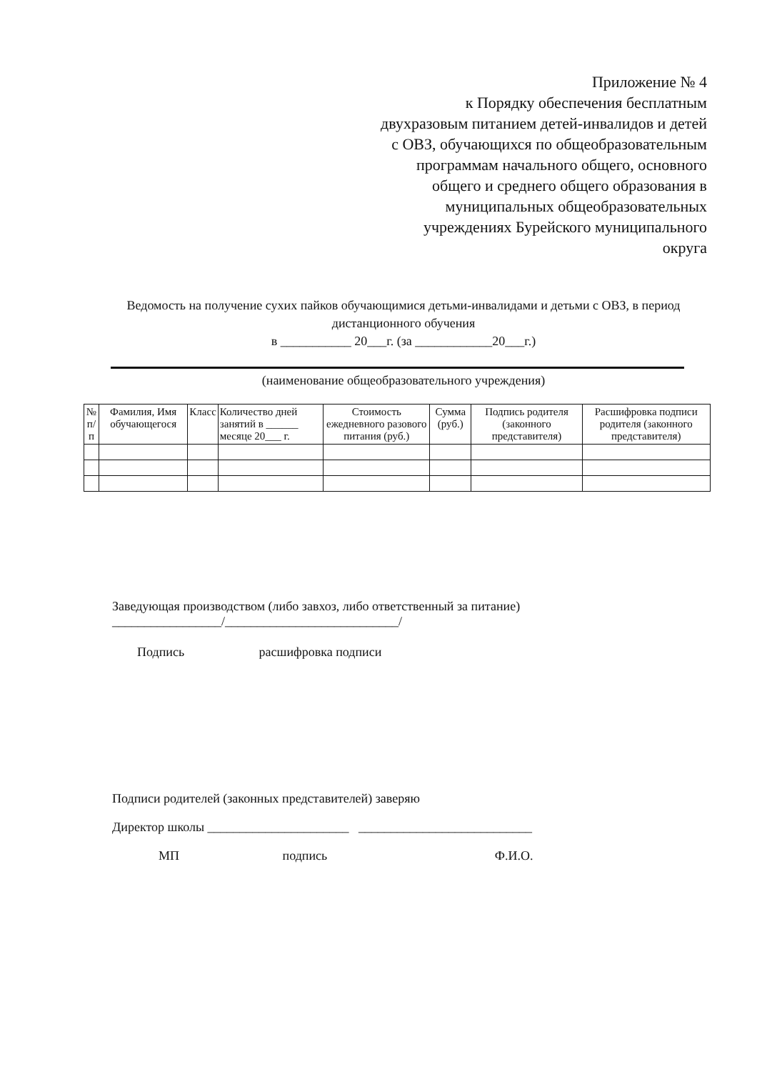Приложение № 4
к Порядку обеспечения бесплатным двухразовым питанием детей-инвалидов и детей с ОВЗ, обучающихся по общеобразовательным программам начального общего, основного общего и среднего общего образования в муниципальных общеобразовательных учреждениях Бурейского муниципального округа
Ведомость на получение сухих пайков обучающимися детьми-инвалидами и детьми с ОВЗ, в период дистанционного обучения
в ___________ 20___г. (за ____________20___г.)
(наименование общеобразовательного учреждения)
| № п/п | Фамилия, Имя обучающегося | Класс | Количество дней занятий в ______ месяце 20___ г. | Стоимость ежедневного разового питания (руб.) | Сумма (руб.) | Подпись родителя (законного представителя) | Расшифровка подписи родителя (законного представителя) |
| --- | --- | --- | --- | --- | --- | --- | --- |
Заведующая производством (либо завхоз, либо ответственный за питание)
_________________/___________________________/
Подпись расшифровка подписи
Подписи родителей (законных представителей) заверяю
Директор школы ______________________ ___________________________
МП подпись Ф.И.О.